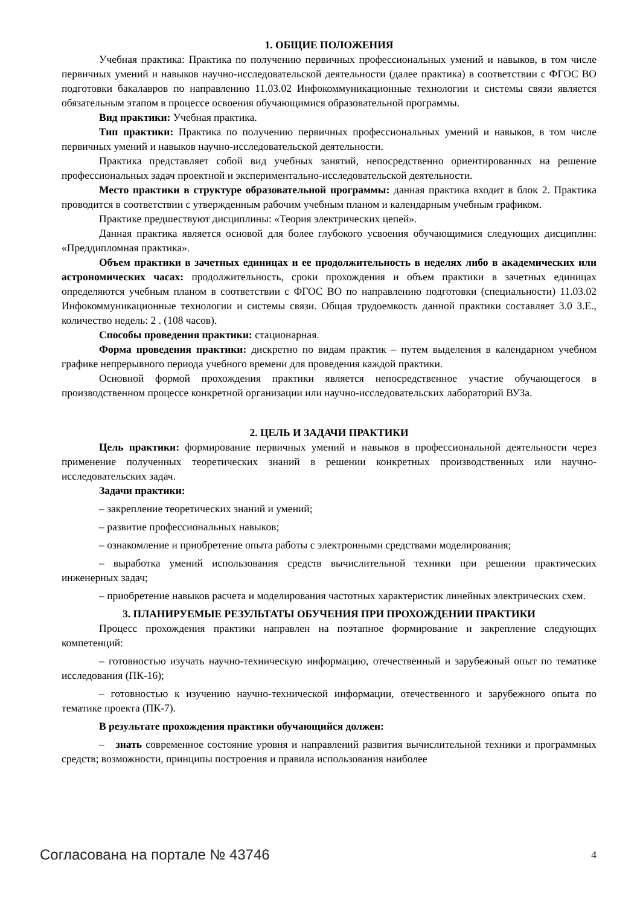1. ОБЩИЕ ПОЛОЖЕНИЯ
Учебная практика: Практика по получению первичных профессиональных умений и навыков, в том числе первичных умений и навыков научно-исследовательской деятельности (далее практика) в соответствии с ФГОС ВО подготовки бакалавров по направлению 11.03.02 Инфокоммуникационные технологии и системы связи является обязательным этапом в процессе освоения обучающимися образовательной программы.
Вид практики: Учебная практика.
Тип практики: Практика по получению первичных профессиональных умений и навыков, в том числе первичных умений и навыков научно-исследовательской деятельности.
Практика представляет собой вид учебных занятий, непосредственно ориентированных на решение профессиональных задач проектной и экспериментально-исследовательской деятельности.
Место практики в структуре образовательной программы: данная практика входит в блок 2. Практика проводится в соответствии с утвержденным рабочим учебным планом и календарным учебным графиком.
Практике предшествуют дисциплины: «Теория электрических цепей».
Данная практика является основой для более глубокого усвоения обучающимися следующих дисциплин: «Преддипломная практика».
Объем практики в зачетных единицах и ее продолжительность в неделях либо в академических или астрономических часах: продолжительность, сроки прохождения и объем практики в зачетных единицах определяются учебным планом в соответствии с ФГОС ВО по направлению подготовки (специальности) 11.03.02 Инфокоммуникационные технологии и системы связи. Общая трудоемкость данной практики составляет 3.0 З.Е., количество недель: 2 . (108 часов).
Способы проведения практики: стационарная.
Форма проведения практики: дискретно по видам практик – путем выделения в календарном учебном графике непрерывного периода учебного времени для проведения каждой практики.
Основной формой прохождения практики является непосредственное участие обучающегося в производственном процессе конкретной организации или научно-исследовательских лабораторий ВУЗа.
2. ЦЕЛЬ И ЗАДАЧИ ПРАКТИКИ
Цель практики: формирование первичных умений и навыков в профессиональной деятельности через применение полученных теоретических знаний в решении конкретных производственных или научно-исследовательских задач.
Задачи практики:
– закрепление теоретических знаний и умений;
– развитие профессиональных навыков;
– ознакомление и приобретение опыта работы с электронными средствами моделирования;
– выработка умений использования средств вычислительной техники при решении практических инженерных задач;
– приобретение навыков расчета и моделирования частотных характеристик линейных электрических схем.
3. ПЛАНИРУЕМЫЕ РЕЗУЛЬТАТЫ ОБУЧЕНИЯ ПРИ ПРОХОЖДЕНИИ ПРАКТИКИ
Процесс прохождения практики направлен на поэтапное формирование и закрепление следующих компетенций:
– готовностью изучать научно-техническую информацию, отечественный и зарубежный опыт по тематике исследования (ПК-16);
– готовностью к изучению научно-технической информации, отечественного и зарубежного опыта по тематике проекта (ПК-7).
В результате прохождения практики обучающийся должен:
– знать современное состояние уровня и направлений развития вычислительной техники и программных средств; возможности, принципы построения и правила использования наиболее
Согласована на портале № 43746 4